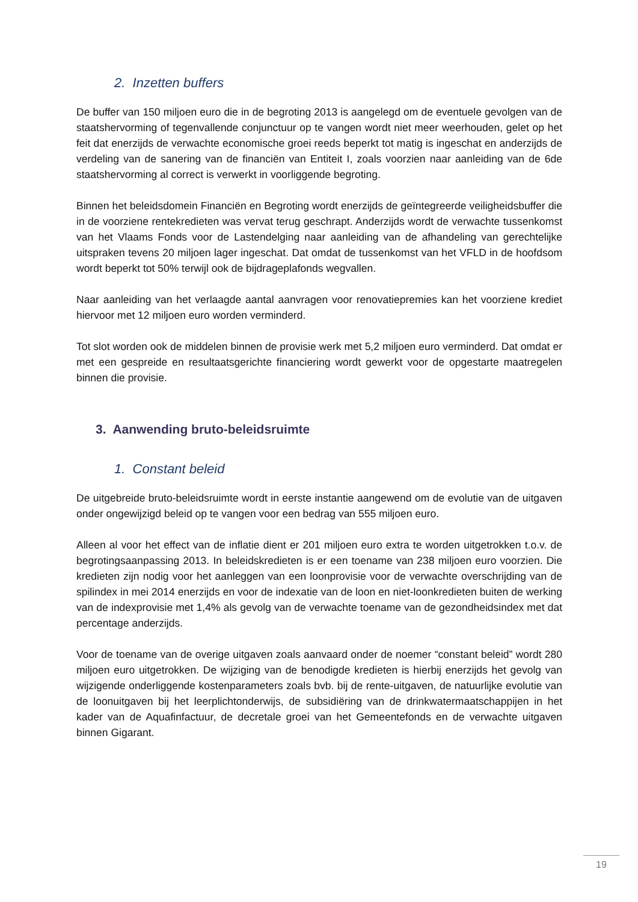2. Inzetten buffers
De buffer van 150 miljoen euro die in de begroting 2013 is aangelegd om de eventuele gevolgen van de staatshervorming of tegenvallende conjunctuur op te vangen wordt niet meer weerhouden, gelet op het feit dat enerzijds de verwachte economische groei reeds beperkt tot matig is ingeschat en anderzijds de verdeling van de sanering van de financiën van Entiteit I, zoals voorzien naar aanleiding van de 6de staatshervorming al correct is verwerkt in voorliggende begroting.
Binnen het beleidsdomein Financiën en Begroting wordt enerzijds de geïntegreerde veiligheidsbuffer die in de voorziene rentekredieten was vervat terug geschrapt. Anderzijds wordt de verwachte tussenkomst van het Vlaams Fonds voor de Lastendelging naar aanleiding van de afhandeling van gerechtelijke uitspraken tevens 20 miljoen lager ingeschat. Dat omdat de tussenkomst van het VFLD in de hoofdsom wordt beperkt tot 50% terwijl ook de bijdrageplafonds wegvallen.
Naar aanleiding van het verlaagde aantal aanvragen voor renovatiepremies kan het voorziene krediet hiervoor met 12 miljoen euro worden verminderd.
Tot slot worden ook de middelen binnen de provisie werk met 5,2 miljoen euro verminderd. Dat omdat er met een gespreide en resultaatsgerichte financiering wordt gewerkt voor de opgestarte maatregelen binnen die provisie.
3. Aanwending bruto-beleidsruimte
1. Constant beleid
De uitgebreide bruto-beleidsruimte wordt in eerste instantie aangewend om de evolutie van de uitgaven onder ongewijzigd beleid op te vangen voor een bedrag van 555 miljoen euro.
Alleen al voor het effect van de inflatie dient er 201 miljoen euro extra te worden uitgetrokken t.o.v. de begrotingsaanpassing 2013. In beleidskredieten is er een toename van 238 miljoen euro voorzien. Die kredieten zijn nodig voor het aanleggen van een loonprovisie voor de verwachte overschrijding van de spilindex in mei 2014 enerzijds en voor de indexatie van de loon en niet-loonkredieten buiten de werking van de indexprovisie met 1,4% als gevolg van de verwachte toename van de gezondheidsindex met dat percentage anderzijds.
Voor de toename van de overige uitgaven zoals aanvaard onder de noemer “constant beleid” wordt 280 miljoen euro uitgetrokken. De wijziging van de benodigde kredieten is hierbij enerzijds het gevolg van wijzigende onderliggende kostenparameters zoals bvb. bij de rente-uitgaven, de natuurlijke evolutie van de loonuitgaven bij het leerplichtonderwijs, de subsidiëring van de drinkwatermaatschappijen in het kader van de Aquafinfactuur, de decretale groei van het Gemeentefonds en de verwachte uitgaven binnen Gigarant.
19